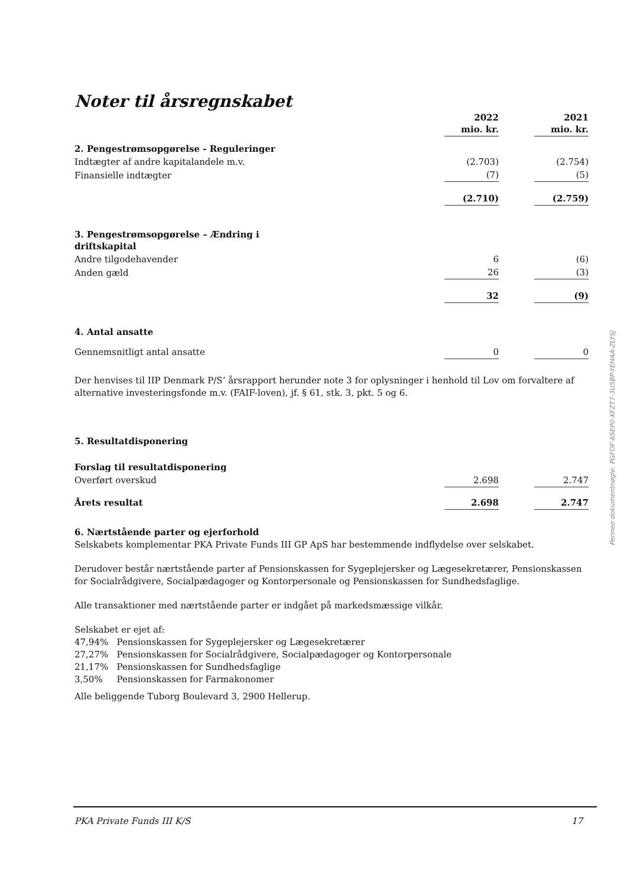Noter til årsregnskabet
| | 2022 mio. kr. | | 2021 mio. kr. |
| 2. Pengestrømsopgørelse - Reguleringer | | | |
| Indtægter af andre kapitalandele m.v. | (2.703) | | (2.754) |
| Finansielle indtægter | (7) | | (5) |
| | (2.710) | | (2.759) |
| 3. Pengestrømsopgørelse – Ændring i driftskapital | | | |
| Andre tilgodehavender | 6 | | (6) |
| Anden gæld | 26 | | (3) |
| | 32 | | (9) |
| 4. Antal ansatte | | | |
| Gennemsnitligt antal ansatte | 0 | | 0 |
Der henvises til IIP Denmark P/S’ årsrapport herunder note 3 for oplysninger i henhold til Lov om forvaltere af alternative investeringsfonde m.v. (FAIF-loven), jf. § 61, stk. 3, pkt. 5 og 6.
| 5. Resultatdisponering | | | |
| Forslag til resultatdisponering | | | |
| Overført overskud | 2.698 | | 2.747 |
| Årets resultat | 2.698 | | 2.747 |
6. Nærtstående parter og ejerforhold
Selskabets komplementar PKA Private Funds III GP ApS har bestemmende indflydelse over selskabet.
Derudover består nærtstående parter af Pensionskassen for Sygeplejersker og Lægesekretærer, Pensionskassen for Socialrådgivere, Socialpædagoger og Kontorpersonale og Pensionskassen for Sundhedsfaglige.
Alle transaktioner med nærtstående parter er indgået på markedsmæssige vilkår.
Selskabet er ejet af:
47,94% Pensionskassen for Sygeplejersker og Lægesekretærer
27,27% Pensionskassen for Socialrådgivere, Socialpædagoger og Kontorpersonale
21,17% Pensionskassen for Sundhedsfaglige
3,50% Pensionskassen for Farmakonomer
Alle beliggende Tuborg Boulevard 3, 2900 Hellerup.
PKA Private Funds III K/S 17
Penneo dokumentnøgle: PGFOF-6SEP0-XFZT7-3U5BP-YEHAA-ZLYSJ